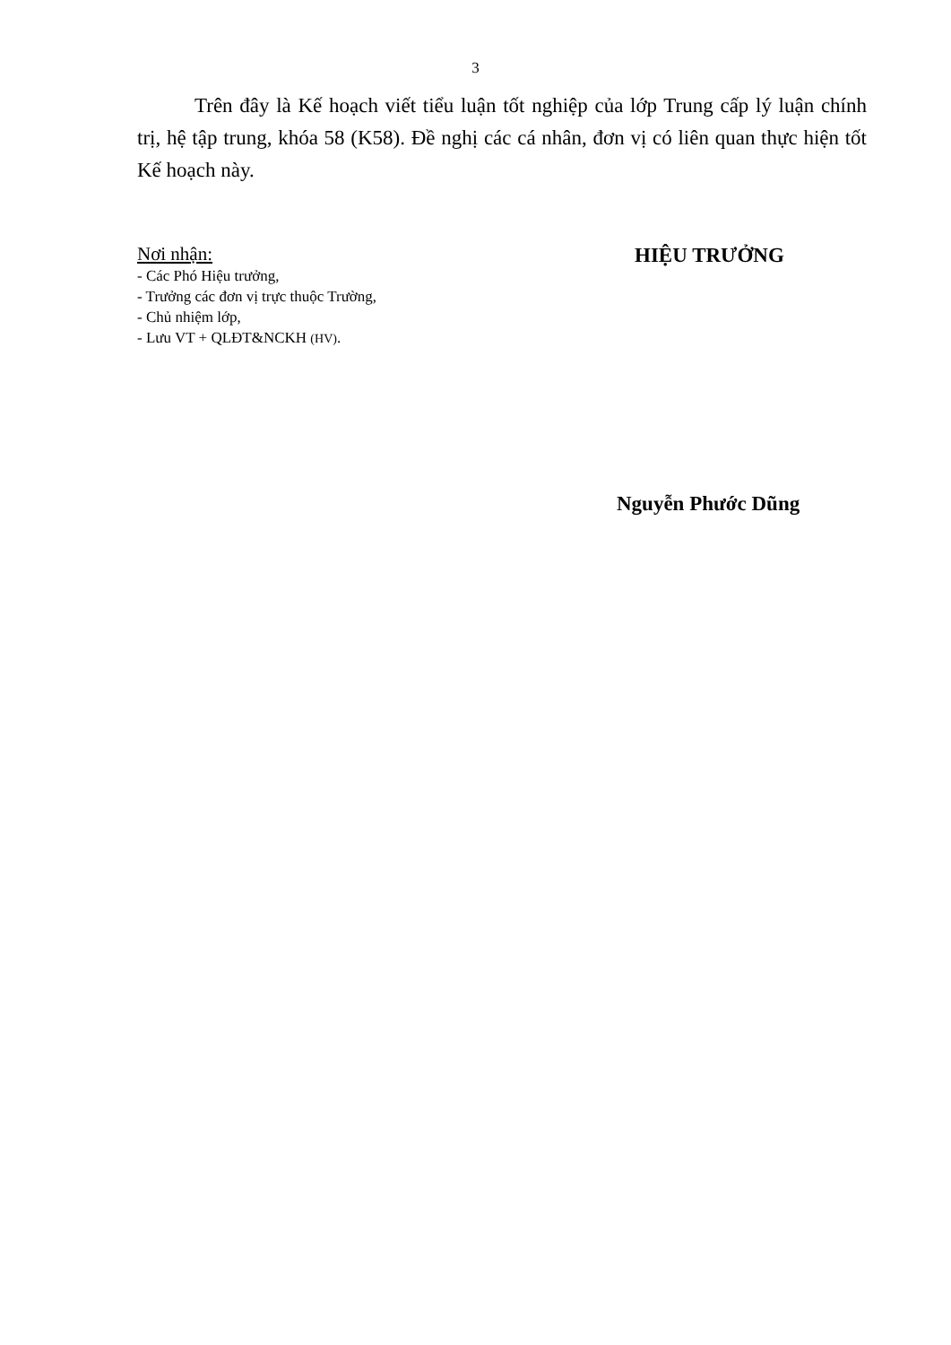3
Trên đây là Kế hoạch viết tiểu luận tốt nghiệp của lớp Trung cấp lý luận chính trị, hệ tập trung, khóa 58 (K58). Đề nghị các cá nhân, đơn vị có liên quan thực hiện tốt Kế hoạch này.
Nơi nhận:
- Các Phó Hiệu trưởng,
- Trưởng các đơn vị trực thuộc Trường,
- Chủ nhiệm lớp,
- Lưu VT + QLĐT&NCKH (HV).
HIỆU TRƯỞNG
Nguyễn Phước Dũng